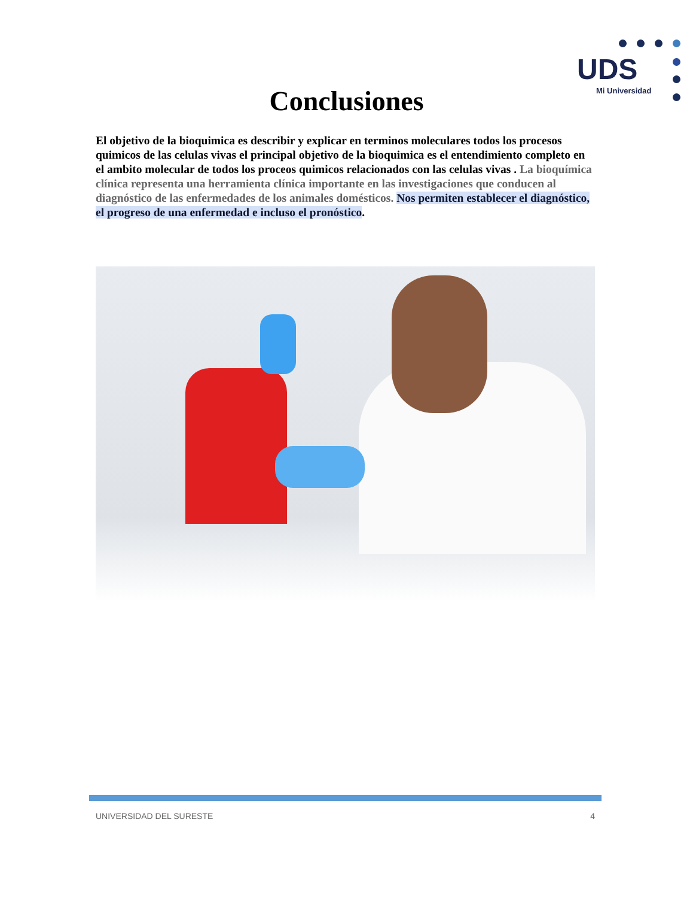UDS
Mi Universidad
Conclusiones
El objetivo de la bioquimica es describir y explicar en terminos moleculares todos los procesos quimicos de las celulas vivas el principal objetivo de la bioquimica es el entendimiento completo en el ambito molecular de todos los proceos quimicos relacionados con las celulas vivas . La bioquímica clínica representa una herramienta clínica importante en las investigaciones que conducen al diagnóstico de las enfermedades de los animales domésticos. Nos permiten establecer el diagnóstico, el progreso de una enfermedad e incluso el pronóstico.
UNIVERSIDAD DEL SURESTE 4